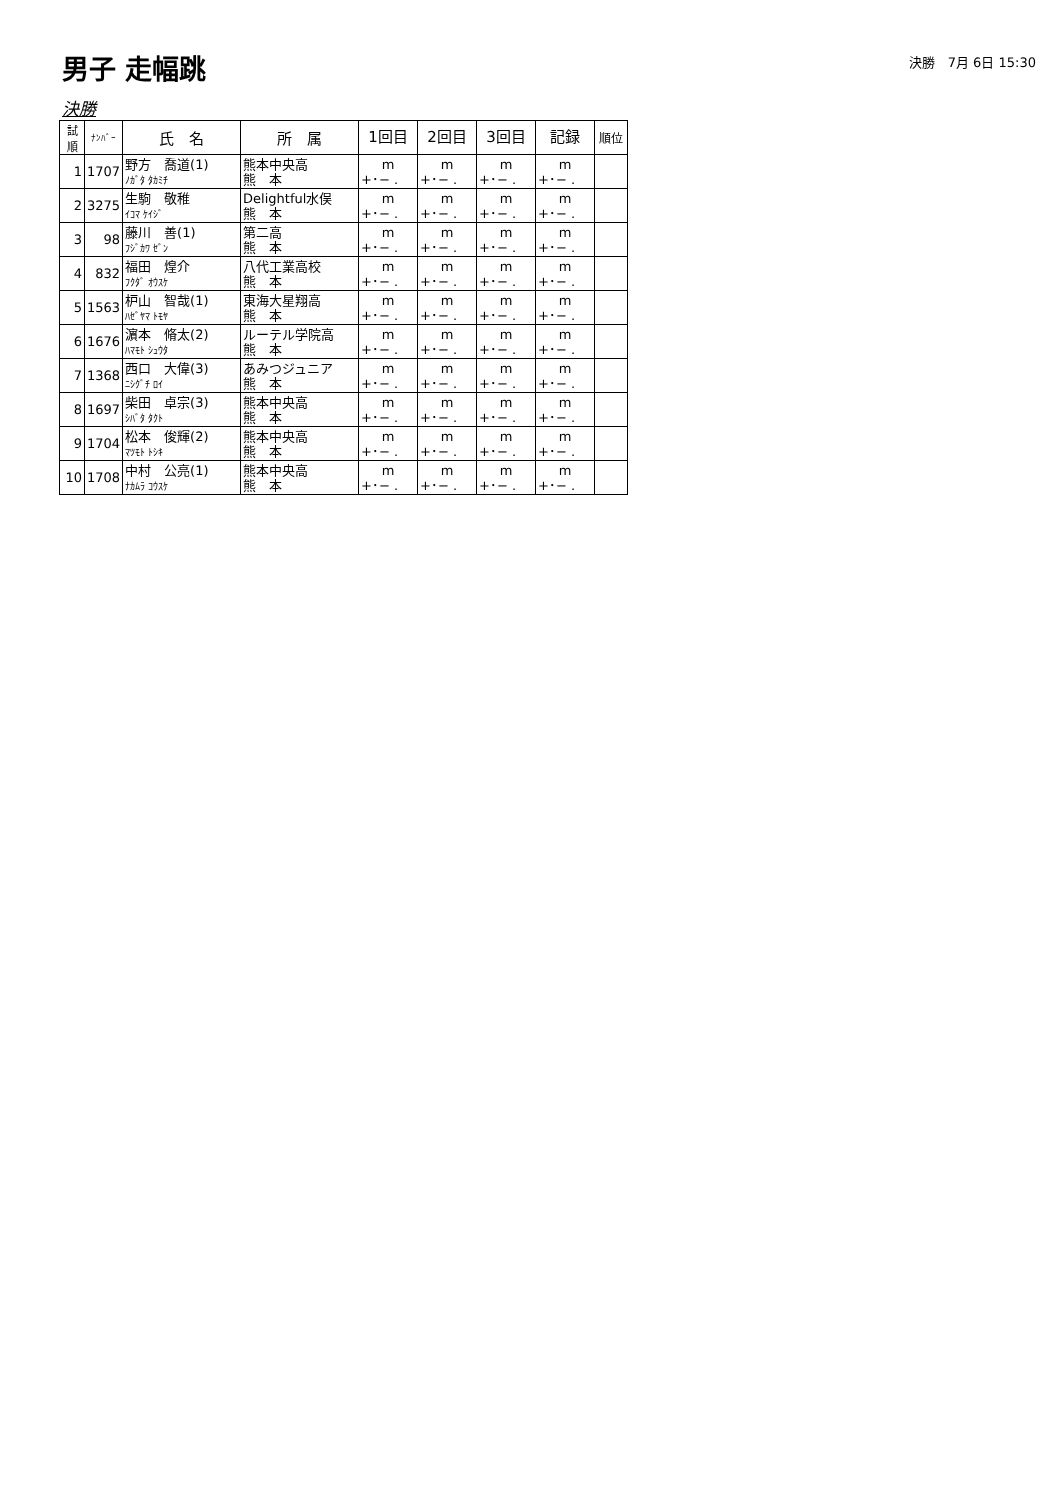男子 走幅跳
決勝　7月 6日 15:30
決勝
| 試 順 | ﾅﾝﾊﾞｰ | 氏 名 | 所 属 | 1回目 | 2回目 | 3回目 | 記録 | 順位 |
| --- | --- | --- | --- | --- | --- | --- | --- | --- |
| 1 | 1707 | 野方 喬道(1) ﾉｶﾞﾀ ﾀｶﾐﾁ | 熊本中央高 熊 本 | m +･− . | m +･− . | m +･− . | m +･− . | |
| 2 | 3275 | 生駒 敬稚 ｲｺﾏ ｹｲｼﾞ | Delightful水俣 熊 本 | m +･− . | m +･− . | m +･− . | m +･− . | |
| 3 | 98 | 藤川 善(1) ﾌｼﾞｶﾜ ｾﾞﾝ | 第二高 熊 本 | m +･− . | m +･− . | m +･− . | m +･− . | |
| 4 | 832 | 福田 煌介 ﾌｸﾀﾞ ｵｳｽｹ | 八代工業高校 熊 本 | m +･− . | m +･− . | m +･− . | m +･− . | |
| 5 | 1563 | 枦山 智哉(1) ﾊｾﾞﾔﾏ ﾄﾓﾔ | 東海大星翔高 熊 本 | m +･− . | m +･− . | m +･− . | m +･− . | |
| 6 | 1676 | 濵本 脩太(2) ﾊﾏﾓﾄ ｼｭｳﾀ | ルーテル学院高 熊 本 | m +･− . | m +･− . | m +･− . | m +･− . | |
| 7 | 1368 | 西口 大偉(3) ﾆｼｸﾞﾁ ﾛｲ | あみつジュニア 熊 本 | m +･− . | m +･− . | m +･− . | m +･− . | |
| 8 | 1697 | 柴田 卓宗(3) ｼﾊﾞﾀ ﾀｸﾄ | 熊本中央高 熊 本 | m +･− . | m +･− . | m +･− . | m +･− . | |
| 9 | 1704 | 松本 俊輝(2) ﾏﾂﾓﾄ ﾄｼｷ | 熊本中央高 熊 本 | m +･− . | m +･− . | m +･− . | m +･− . | |
| 10 | 1708 | 中村 公亮(1) ﾅｶﾑﾗ ｺｳｽｹ | 熊本中央高 熊 本 | m +･− . | m +･− . | m +･− . | m +･− . | |